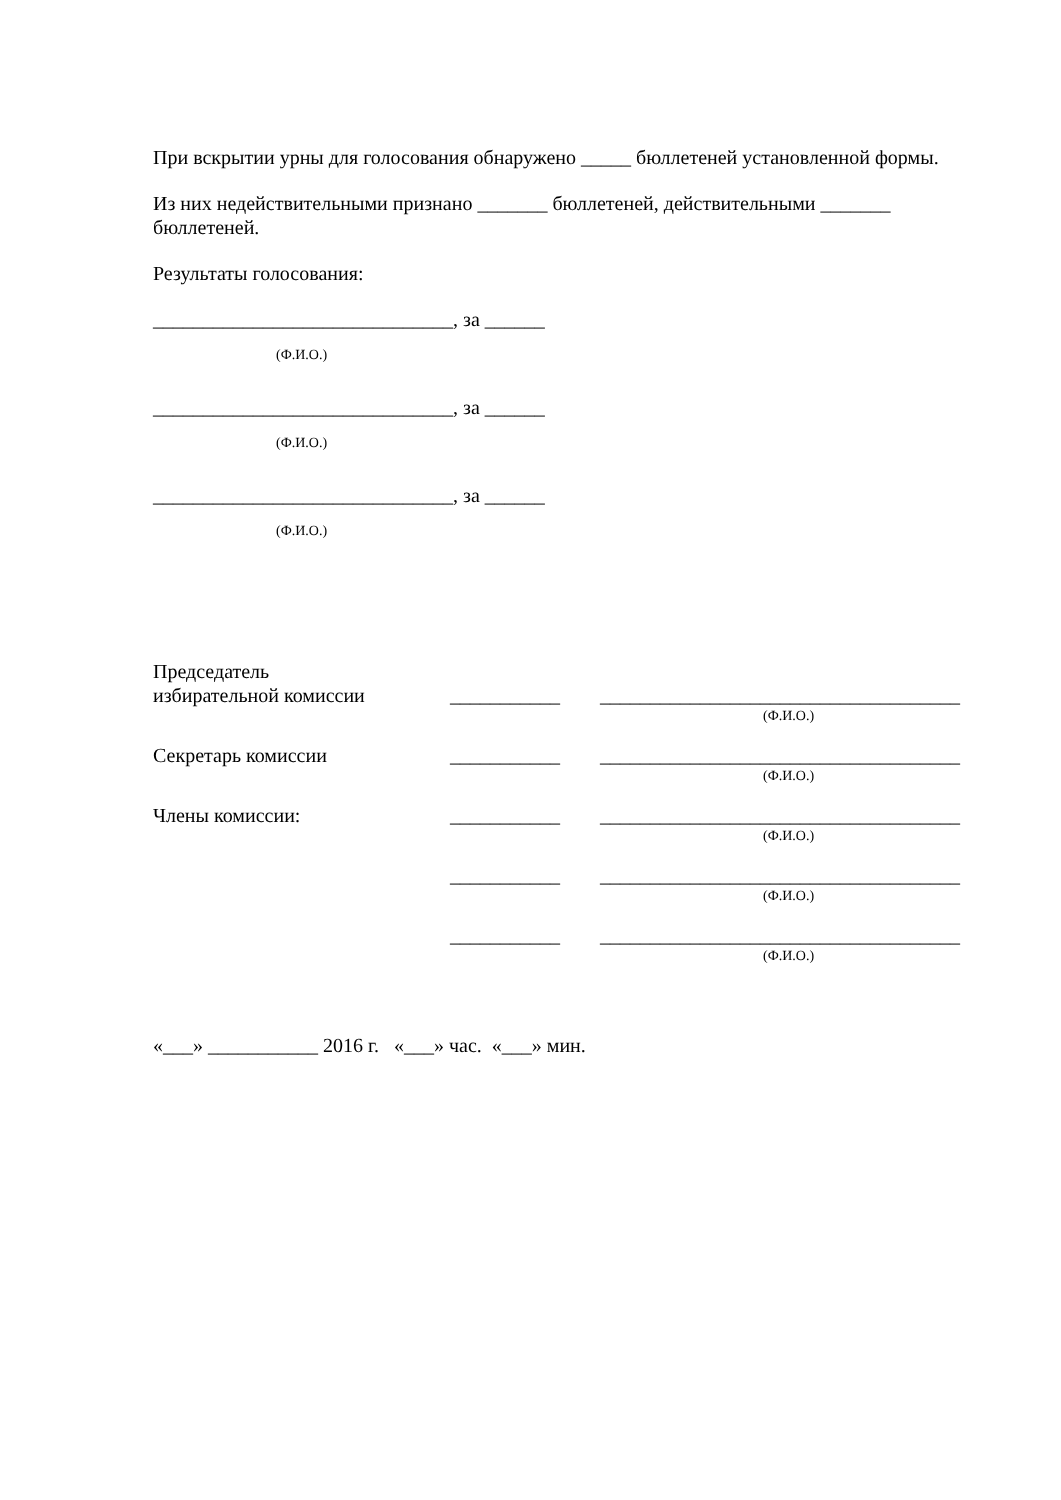При вскрытии урны для голосования обнаружено _____ бюллетеней установленной формы.
Из них недействительными признано _______ бюллетеней, действительными _______ бюллетеней.
Результаты голосования:
______________________________, за ______
(Ф.И.О.)
______________________________, за ______
(Ф.И.О.)
______________________________, за ______
(Ф.И.О.)
Председатель
избирательной комиссии
___________
____________________________________
(Ф.И.О.)
Секретарь комиссии ___________ ____________________________________
(Ф.И.О.)
Члены комиссии: ___________ ____________________________________
(Ф.И.О.)
___________ ____________________________________
(Ф.И.О.)
___________ ____________________________________
(Ф.И.О.)
«___» ___________ 2016 г. «___» час. «___» мин.